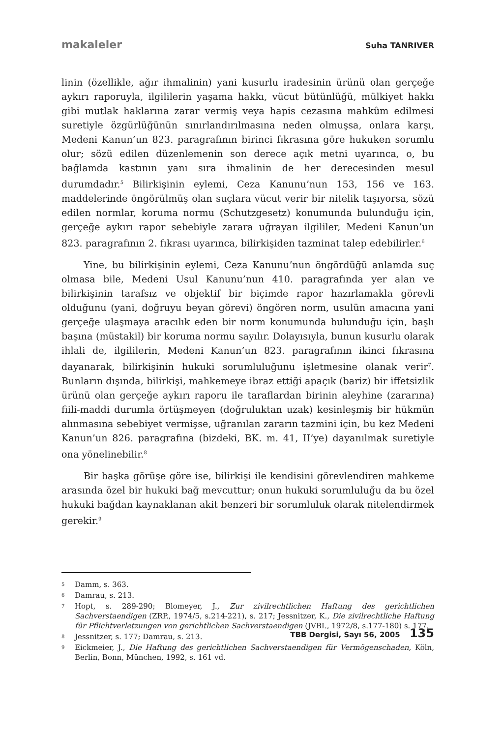makaleler Suha TANRIVER
linin (özellikle, ağır ihmalinin) yani kusurlu iradesinin ürünü olan gerçeğe aykırı raporuyla, ilgililerin yaşama hakkı, vücut bütünlüğü, mülkiyet hakkı gibi mutlak haklarına zarar vermiş veya hapis cezasına mahkûm edilmesi suretiyle özgürlüğünün sınırlandırılmasına neden olmuşsa, onlara karşı, Medeni Kanun’un 823. paragrafının birinci fıkrasına göre hukuken sorumlu olur; sözü edilen düzenlemenin son derece açık metni uyarınca, o, bu bağlamda kastının yanı sıra ihmalinin de her derecesinden mesul durumdadır.<sup>5</sup> Bilirkişinin eylemi, Ceza Kanunu’nun 153, 156 ve 163. maddelerinde öngörülmüş olan suçlara vücut verir bir nitelik taşıyorsa, sözü edilen normlar, koruma normu (Schutzgesetz) konumunda bulunduğu için, gerçeğe aykırı rapor sebebiyle zarara uğrayan ilgililer, Medeni Kanun’un 823. paragrafının 2. fıkrası uyarınca, bilirkişiden tazminat talep edebilirler.<sup>6</sup>
Yine, bu bilirkişinin eylemi, Ceza Kanunu’nun öngördüğü anlamda suç olmasa bile, Medeni Usul Kanunu’nun 410. paragrafında yer alan ve bilirkişinin tarafsız ve objektif bir biçimde rapor hazırlamakla görevli olduğunu (yani, doğruyu beyan görevi) öngören norm, usulün amacına yani gerçeğe ulaşmaya aracılık eden bir norm konumunda bulunduğu için, başlı başına (müstakil) bir koruma normu sayılır. Dolayısıyla, bunun kusurlu olarak ihlali de, ilgililerin, Medeni Kanun’un 823. paragrafının ikinci fıkrasına dayanarak, bilirkişinin hukuki sorumluluğunu işletmesine olanak verir<sup>7</sup>. Bunların dışında, bilirkişi, mahkemeye ibraz ettiği apaçık (bariz) bir iffetsizlik ürünü olan gerçeğe aykırı raporu ile taraflardan birinin aleyhine (zararına) fiili-maddi durumla örtüşmeyen (doğruluktan uzak) kesinleşmiş bir hükmün alınmasına sebebiyet vermişse, uğranılan zararın tazmini için, bu kez Medeni Kanun’un 826. paragrafına (bizdeki, BK. m. 41, II’ye) dayanılmak suretiyle ona yönelinebilir.<sup>8</sup>
Bir başka görüşe göre ise, bilirkişi ile kendisini görevlendiren mahkeme arasında özel bir hukuki bağ mevcuttur; onun hukuki sorumluluğu da bu özel hukuki bağdan kaynaklanan akit benzeri bir sorumluluk olarak nitelendirmek gerekir.<sup>9</sup>
5 Damm, s. 363.
6 Damrau, s. 213.
7 Hopt, s. 289-290; Blomeyer, J., Zur zivilrechtlichen Haftung des gerichtlichen Sachverstaendigen (ZRP., 1974/5, s.214-221), s. 217; Jessnitzer, K., Die zivilrechtliche Haftung für Pflichtverletzungen von gerichtlichen Sachverstaendigen (JVBI., 1972/8, s.177-180) s. 177.
8 Jessnitzer, s. 177; Damrau, s. 213.
9 Eickmeier, J., Die Haftung des gerichtlichen Sachverstaendigen für Vermögenschaden, Köln, Berlin, Bonn, München, 1992, s. 161 vd.
TBB Dergisi, Sayı 56, 2005 135